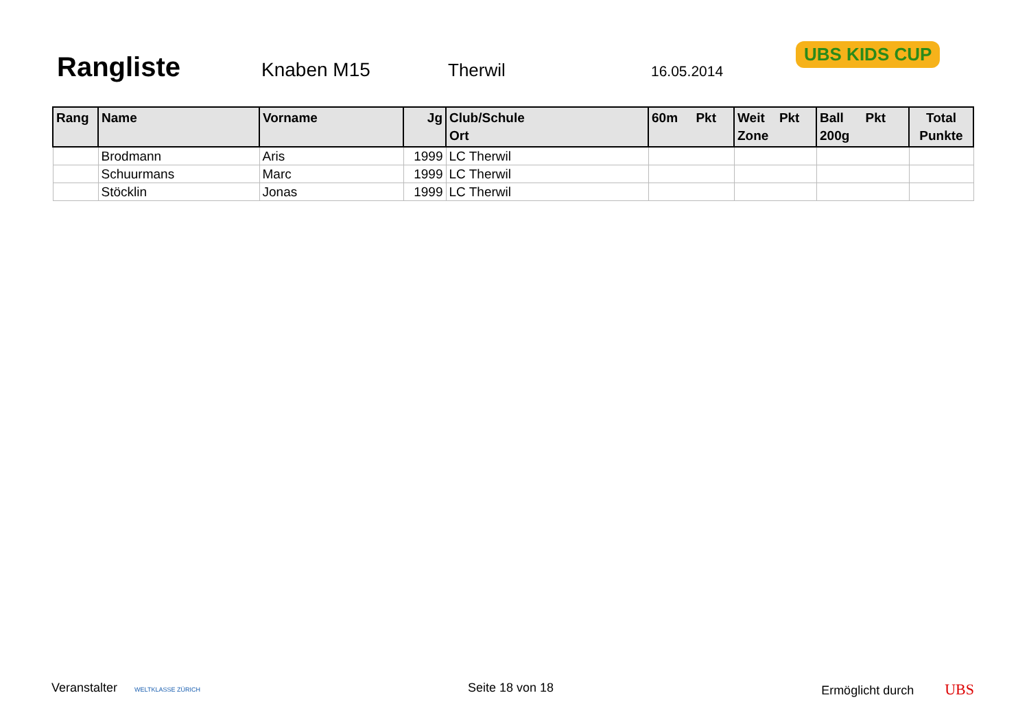Rangliste
Knaben M15 Therwil 16.05.2014
UBS KIDS CUP
| Rang | Name | Vorname | Jg | Club/Schule Ort | 60m Pkt | Weit Pkt Zone | Ball Pkt 200g | Total Punkte |
| --- | --- | --- | --- | --- | --- | --- | --- | --- |
| | Brodmann | Aris | 1999 | LC Therwil | | | | |
| | Schuurmans | Marc | 1999 | LC Therwil | | | | |
| | Stöcklin | Jonas | 1999 | LC Therwil | | | | |
Veranstalter WELTKLASSE ZÜRICH Seite 18 von 18 Ermöglicht durch UBS